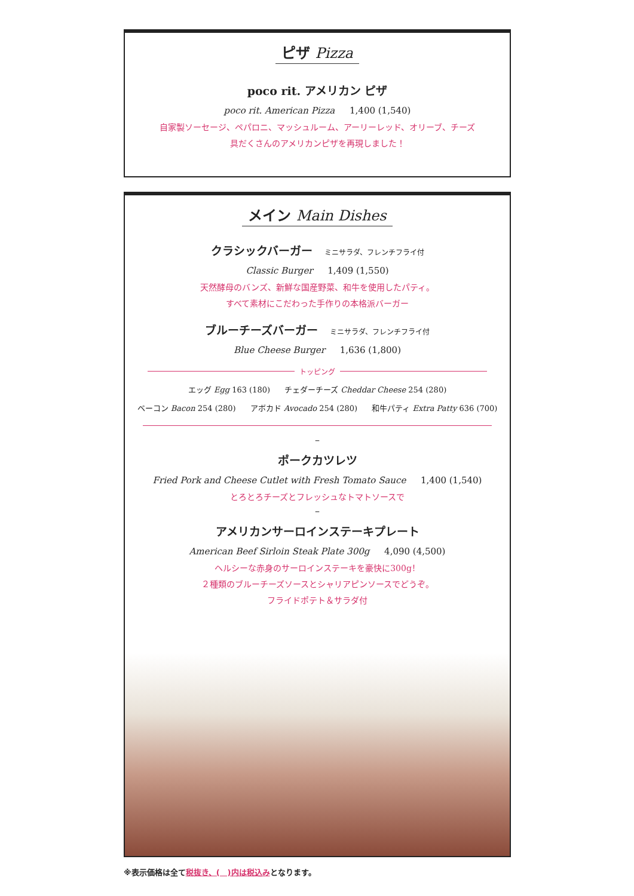ピザ Pizza
poco rit. アメリカン ピザ
poco rit. American Pizza 1,400 (1,540)
自家製ソーセージ、ペパロニ、マッシュルーム、アーリーレッド、オリーブ、チーズ
具だくさんのアメリカンピザを再現しました！
メイン Main Dishes
クラシックバーガー ミニサラダ、フレンチフライ付
Classic Burger 1,409 (1,550)
天然酵母のバンズ、新鮮な国産野菜、和牛を使用したパティ。
すべて素材にこだわった手作りの本格派バーガー
ブルーチーズバーガー ミニサラダ、フレンチフライ付
Blue Cheese Burger 1,636 (1,800)
トッピング
エッグ Egg 163 (180) チェダーチーズ Cheddar Cheese 254 (280)
ベーコン Bacon 254 (280) アボカド Avocado 254 (280) 和牛パティ Extra Patty 636 (700)
–
ポークカツレツ
Fried Pork and Cheese Cutlet with Fresh Tomato Sauce 1,400 (1,540)
とろとろチーズとフレッシュなトマトソースで
–
アメリカンサーロインステーキプレート
American Beef Sirloin Steak Plate 300g 4,090 (4,500)
ヘルシーな赤身のサーロインステーキを豪快に300g！
２種類のブルーチーズソースとシャリアピンソースでどうぞ。
フライドポテト＆サラダ付
※表示価格は全て税抜き、(　)内は税込みとなります。